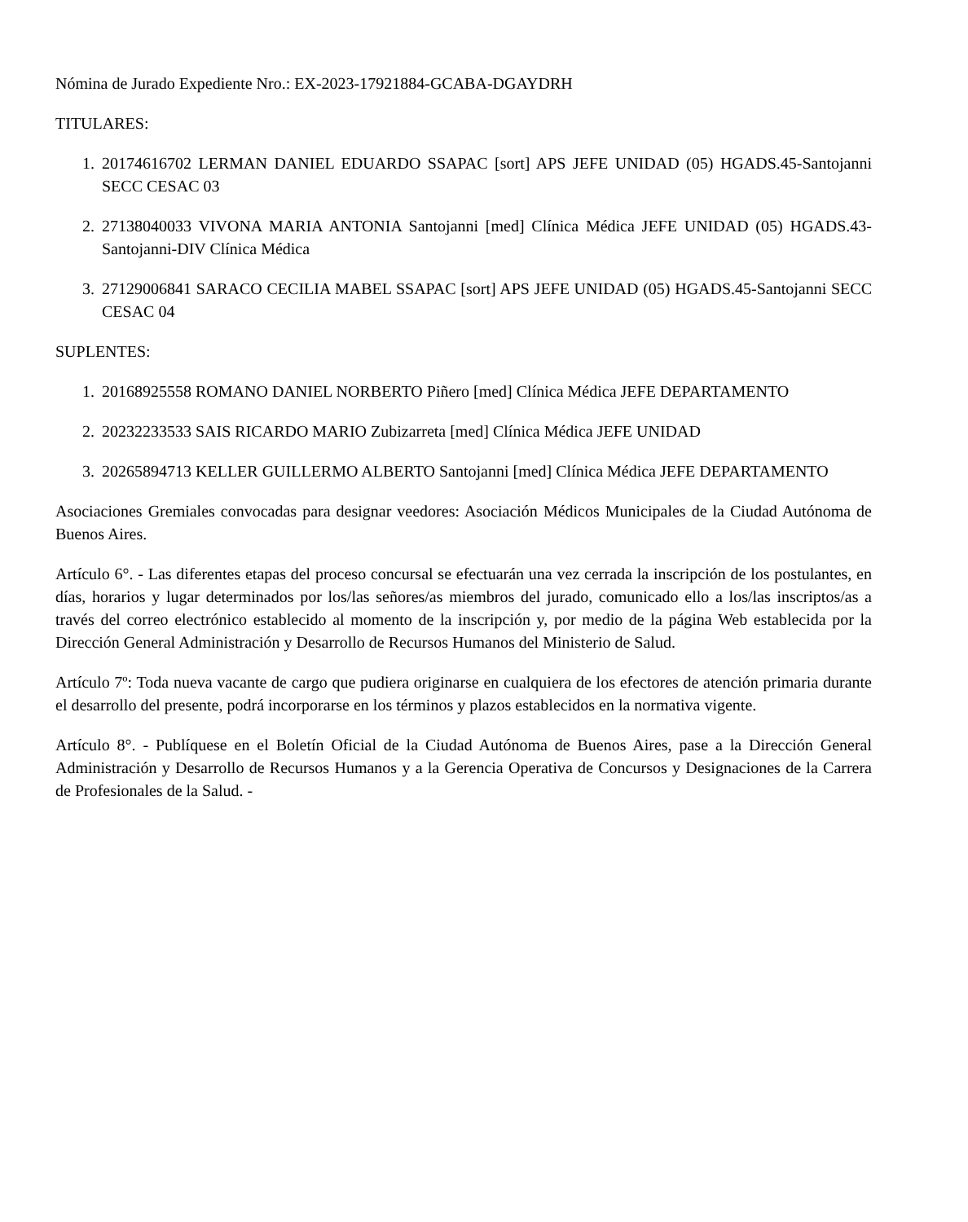Nómina de Jurado Expediente Nro.: EX-2023-17921884-GCABA-DGAYDRH
TITULARES:
1. 20174616702 LERMAN DANIEL EDUARDO SSAPAC [sort] APS JEFE UNIDAD (05) HGADS.45-Santojanni SECC CESAC 03
2. 27138040033 VIVONA MARIA ANTONIA Santojanni [med] Clínica Médica JEFE UNIDAD (05) HGADS.43-Santojanni-DIV Clínica Médica
3. 27129006841 SARACO CECILIA MABEL SSAPAC [sort] APS JEFE UNIDAD (05) HGADS.45-Santojanni SECC CESAC 04
SUPLENTES:
1. 20168925558 ROMANO DANIEL NORBERTO Piñero [med] Clínica Médica JEFE DEPARTAMENTO
2. 20232233533 SAIS RICARDO MARIO Zubizarreta [med] Clínica Médica JEFE UNIDAD
3. 20265894713 KELLER GUILLERMO ALBERTO Santojanni [med] Clínica Médica JEFE DEPARTAMENTO
Asociaciones Gremiales convocadas para designar veedores: Asociación Médicos Municipales de la Ciudad Autónoma de Buenos Aires.
Artículo 6°. - Las diferentes etapas del proceso concursal se efectuarán una vez cerrada la inscripción de los postulantes, en días, horarios y lugar determinados por los/las señores/as miembros del jurado, comunicado ello a los/las inscriptos/as a través del correo electrónico establecido al momento de la inscripción y, por medio de la página Web establecida por la Dirección General Administración y Desarrollo de Recursos Humanos del Ministerio de Salud.
Artículo 7º: Toda nueva vacante de cargo que pudiera originarse en cualquiera de los efectores de atención primaria durante el desarrollo del presente, podrá incorporarse en los términos y plazos establecidos en la normativa vigente.
Artículo 8°. - Publíquese en el Boletín Oficial de la Ciudad Autónoma de Buenos Aires, pase a la Dirección General Administración y Desarrollo de Recursos Humanos y a la Gerencia Operativa de Concursos y Designaciones de la Carrera de Profesionales de la Salud. -